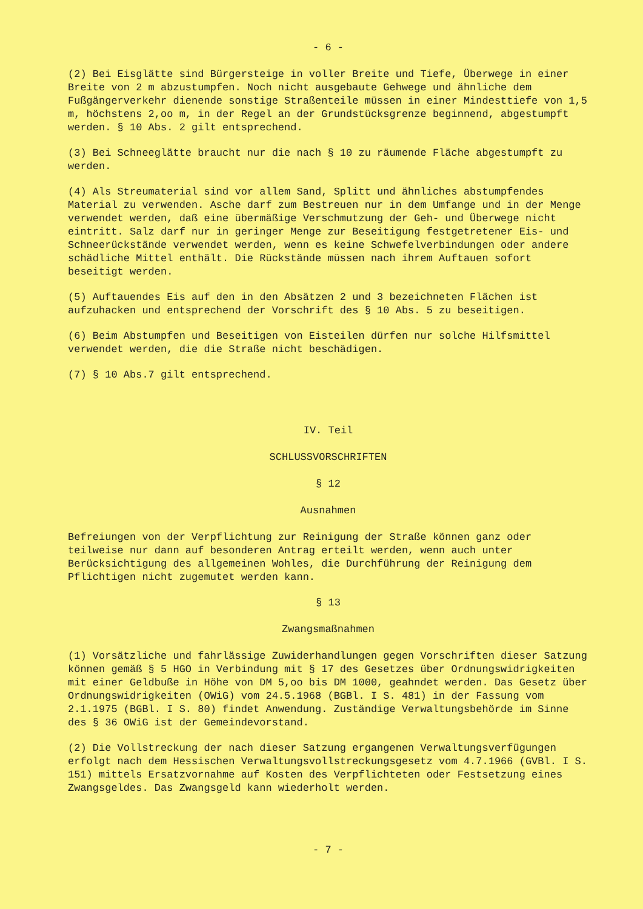- 6 -
(2) Bei Eisglätte sind Bürgersteige in voller Breite und Tiefe, Überwege in einer Breite von 2 m abzustumpfen. Noch nicht ausgebaute Gehwege und ähnliche dem Fußgängerverkehr dienende sonstige Straßenteile müssen in einer Mindesttiefe von 1,5 m, höchstens 2,oo m, in der Regel an der Grundstücksgrenze beginnend, abgestumpft werden. § 10 Abs. 2 gilt entsprechend.
(3) Bei Schneeglätte braucht nur die nach § 10 zu räumende Fläche abgestumpft zu werden.
(4) Als Streumaterial sind vor allem Sand, Splitt und ähnliches abstumpfendes Material zu verwenden. Asche darf zum Bestreuen nur in dem Umfange und in der Menge verwendet werden, daß eine übermäßige Verschmutzung der Geh- und Überwege nicht eintritt. Salz darf nur in geringer Menge zur Beseitigung festgetretener Eis- und Schneerückstände verwendet werden, wenn es keine Schwefelverbindungen oder andere schädliche Mittel enthält. Die Rückstände müssen nach ihrem Auftauen sofort beseitigt werden.
(5) Auftauendes Eis auf den in den Absätzen 2 und 3 bezeichneten Flächen ist aufzuhacken und entsprechend der Vorschrift des § 10 Abs. 5 zu beseitigen.
(6) Beim Abstumpfen und Beseitigen von Eisteilen dürfen nur solche Hilfsmittel verwendet werden, die die Straße nicht beschädigen.
(7) § 10 Abs.7 gilt entsprechend.
IV. Teil
SCHLUSSVORSCHRIFTEN
§ 12
Ausnahmen
Befreiungen von der Verpflichtung zur Reinigung der Straße können ganz oder teilweise nur dann auf besonderen Antrag erteilt werden, wenn auch unter Berücksichtigung des allgemeinen Wohles, die Durchführung der Reinigung dem Pflichtigen nicht zugemutet werden kann.
§ 13
Zwangsmaßnahmen
(1) Vorsätzliche und fahrlässige Zuwiderhandlungen gegen Vorschriften dieser Satzung können gemäß § 5 HGO in Verbindung mit § 17 des Gesetzes über Ordnungswidrigkeiten mit einer Geldbuße in Höhe von DM 5,oo bis DM 1000, geahndet werden. Das Gesetz über Ordnungswidrigkeiten (OWiG) vom 24.5.1968 (BGBl. I S. 481) in der Fassung vom 2.1.1975 (BGBl. I S. 80) findet Anwendung. Zuständige Verwaltungsbehörde im Sinne des § 36 OWiG ist der Gemeindevorstand.
(2) Die Vollstreckung der nach dieser Satzung ergangenen Verwaltungsverfügungen erfolgt nach dem Hessischen Verwaltungsvollstreckungsgesetz vom 4.7.1966 (GVBl. I S. 151) mittels Ersatzvornahme auf Kosten des Verpflichteten oder Festsetzung eines Zwangsgeldes. Das Zwangsgeld kann wiederholt werden.
- 7 -